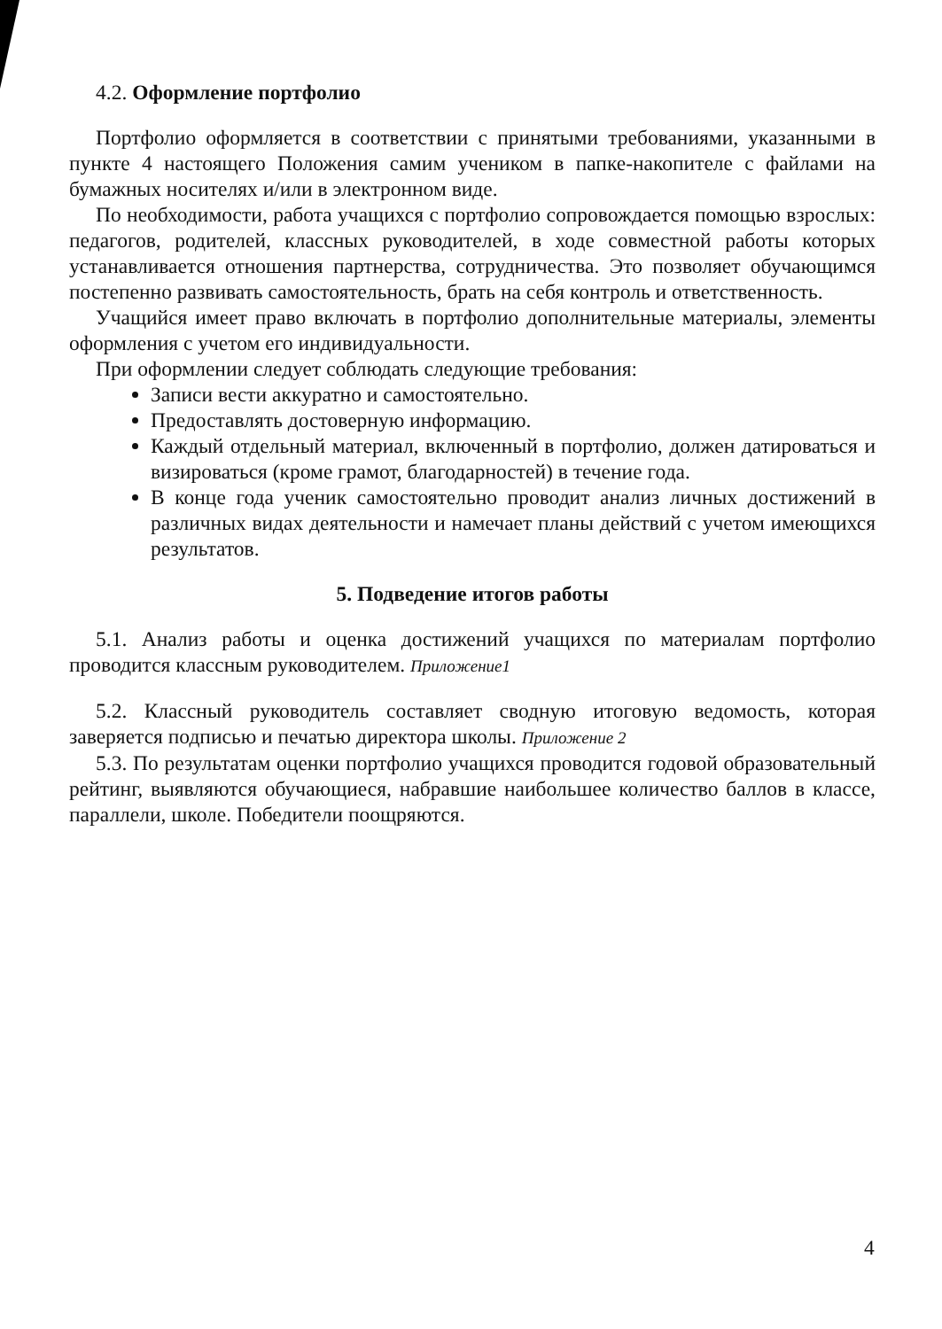4.2. Оформление портфолио
Портфолио оформляется в соответствии с принятыми требованиями, указанными в пункте 4 настоящего Положения самим учеником в папке-накопителе с файлами на бумажных носителях и/или в электронном виде.
По необходимости, работа учащихся с портфолио сопровождается помощью взрослых: педагогов, родителей, классных руководителей, в ходе совместной работы которых устанавливается отношения партнерства, сотрудничества. Это позволяет обучающимся постепенно развивать самостоятельность, брать на себя контроль и ответственность.
Учащийся имеет право включать в портфолио дополнительные материалы, элементы оформления с учетом его индивидуальности.
При оформлении следует соблюдать следующие требования:
Записи вести аккуратно и самостоятельно.
Предоставлять достоверную информацию.
Каждый отдельный материал, включенный в портфолио, должен датироваться и визироваться (кроме грамот, благодарностей) в течение года.
В конце года ученик самостоятельно проводит анализ личных достижений в различных видах деятельности и намечает планы действий с учетом имеющихся результатов.
5. Подведение итогов работы
5.1. Анализ работы и оценка достижений учащихся по материалам портфолио проводится классным руководителем. Приложение1
5.2. Классный руководитель составляет сводную итоговую ведомость, которая заверяется подписью и печатью директора школы. Приложение 2
5.3. По результатам оценки портфолио учащихся проводится годовой образовательный рейтинг, выявляются обучающиеся, набравшие наибольшее количество баллов в классе, параллели, школе. Победители поощряются.
4